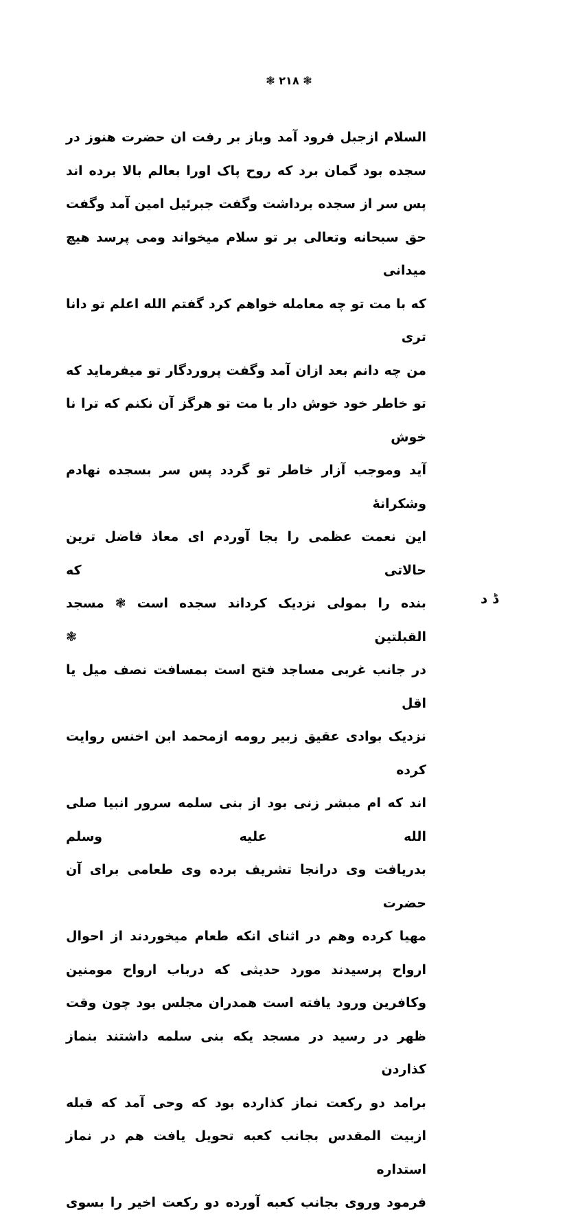❃ ٢١٨ ❃
السلام ازجبل فرود آمد وباز بر رفت ان حضرت هنوز در
سجده بود گمان برد که روح پاک اورا بعالم بالا برده اند
پس سر از سجده برداشت وگفت جبرئیل امین آمد وگفت
حق سبحانه وتعالی بر تو سلام میخواند ومی پرسد هیچ میدانی
که با مت تو چه معامله خواهم کرد گفتم الله اعلم تو دانا تری
من چه دانم بعد ازان آمد وگفت پروردگار تو میفرماید که
تو خاطر خود خوش دار با مت تو هرگز آن نکنم که ترا نا خوش
آید وموجب آزار خاطر تو گردد پس سر بسجده نهادم وشکرانهٔ
این نعمت عظمی را بجا آوردم ای معاذ فاضل ترین حالاتی که
بنده را بمولی نزدیک کرداند سجده است ❃ مسجد القبلتین ❃
در جانب غربی مساجد فتح است بمسافت نصف میل یا اقل
نزدیک بوادی عقیق زبیر رومه ازمحمد ابن اخنس روایت کرده
اند که ام مبشر زنی بود از بنی سلمه سرور انبیا صلی الله علیه وسلم
بدریافت وی درانجا تشریف برده وی طعامی برای آن حضرت
مهیا کرده وهم در اثنای انکه طعام میخوردند از احوال
ارواح پرسیدند مورد حدیثی که درباب ارواح مومنین
وکافرین ورود یافته است همدران مجلس بود چون وقت
ظهر در رسید در مسجد یکه بنی سلمه داشتند بنماز کذاردن
برامد دو رکعت نماز کذارده بود که وحی آمد که قبله
ازبیت المقدس بجانب کعبه تحویل یافت هم در نماز استداره
فرمود وروی بجانب کعبه آورده دو رکعت اخیر را بسوی
ﮈ د